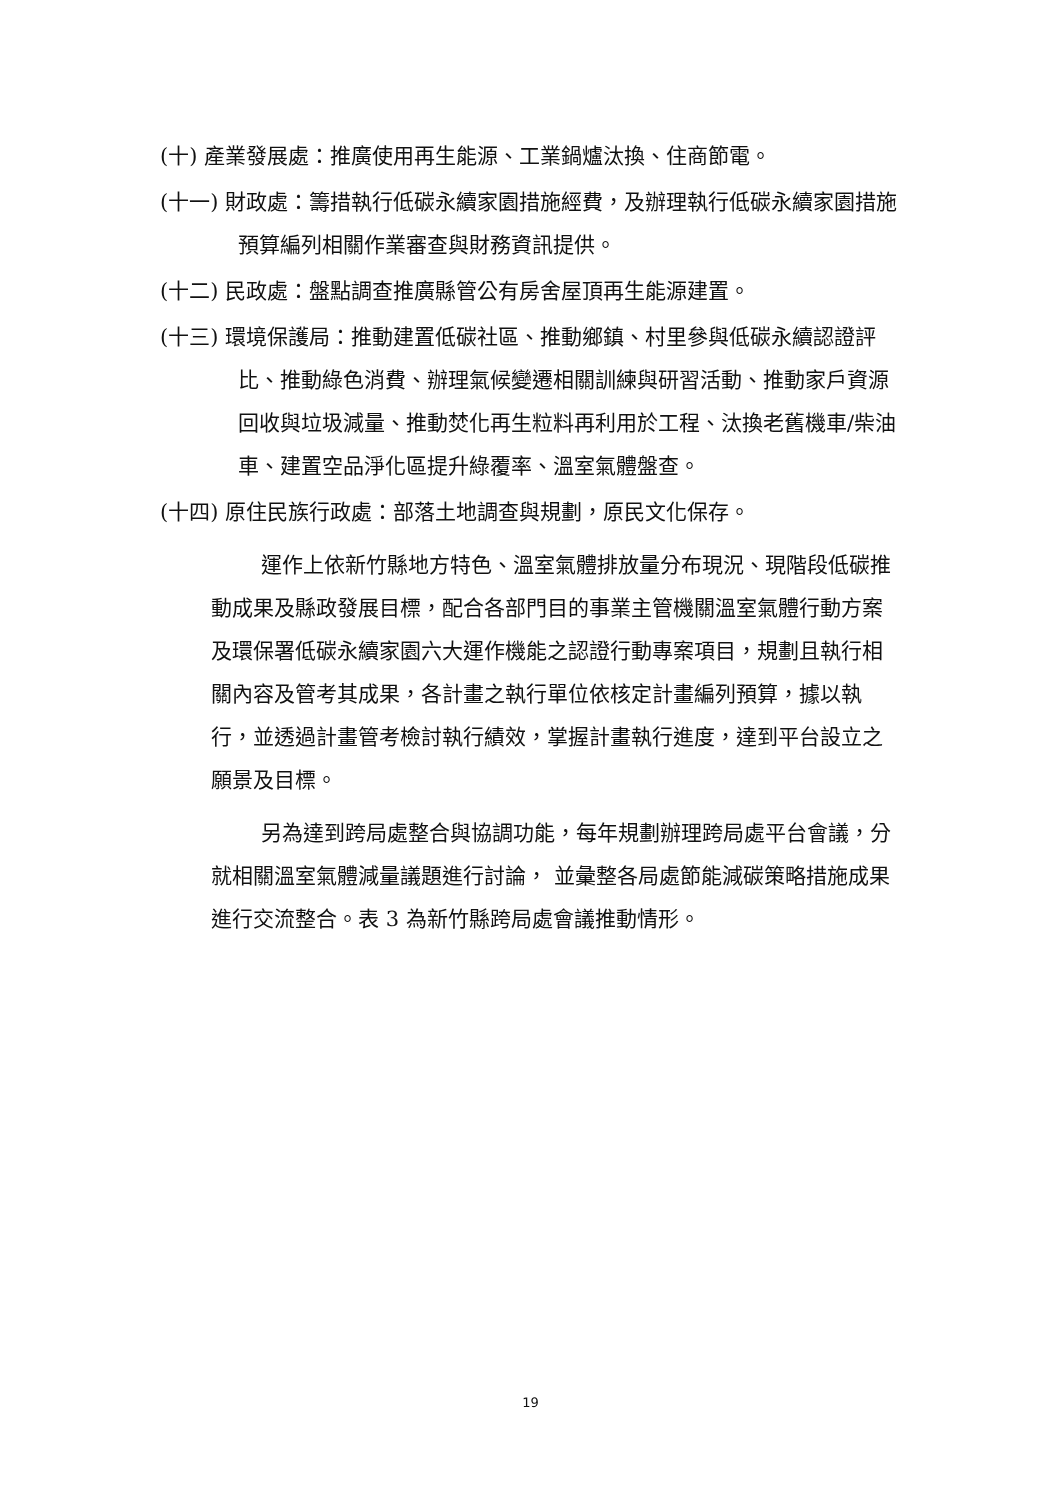(十) 產業發展處：推廣使用再生能源、工業鍋爐汰換、住商節電。
(十一) 財政處：籌措執行低碳永續家園措施經費，及辦理執行低碳永續家園措施預算編列相關作業審查與財務資訊提供。
(十二) 民政處：盤點調查推廣縣管公有房舍屋頂再生能源建置。
(十三) 環境保護局：推動建置低碳社區、推動鄉鎮、村里參與低碳永續認證評比、推動綠色消費、辦理氣候變遷相關訓練與研習活動、推動家戶資源回收與垃圾減量、推動焚化再生粒料再利用於工程、汰換老舊機車/柴油車、建置空品淨化區提升綠覆率、溫室氣體盤查。
(十四) 原住民族行政處：部落土地調查與規劃，原民文化保存。
運作上依新竹縣地方特色、溫室氣體排放量分布現況、現階段低碳推動成果及縣政發展目標，配合各部門目的事業主管機關溫室氣體行動方案及環保署低碳永續家園六大運作機能之認證行動專案項目，規劃且執行相關內容及管考其成果，各計畫之執行單位依核定計畫編列預算，據以執行，並透過計畫管考檢討執行績效，掌握計畫執行進度，達到平台設立之願景及目標。
另為達到跨局處整合與協調功能，每年規劃辦理跨局處平台會議，分就相關溫室氣體減量議題進行討論， 並彙整各局處節能減碳策略措施成果進行交流整合。表 3 為新竹縣跨局處會議推動情形。
19